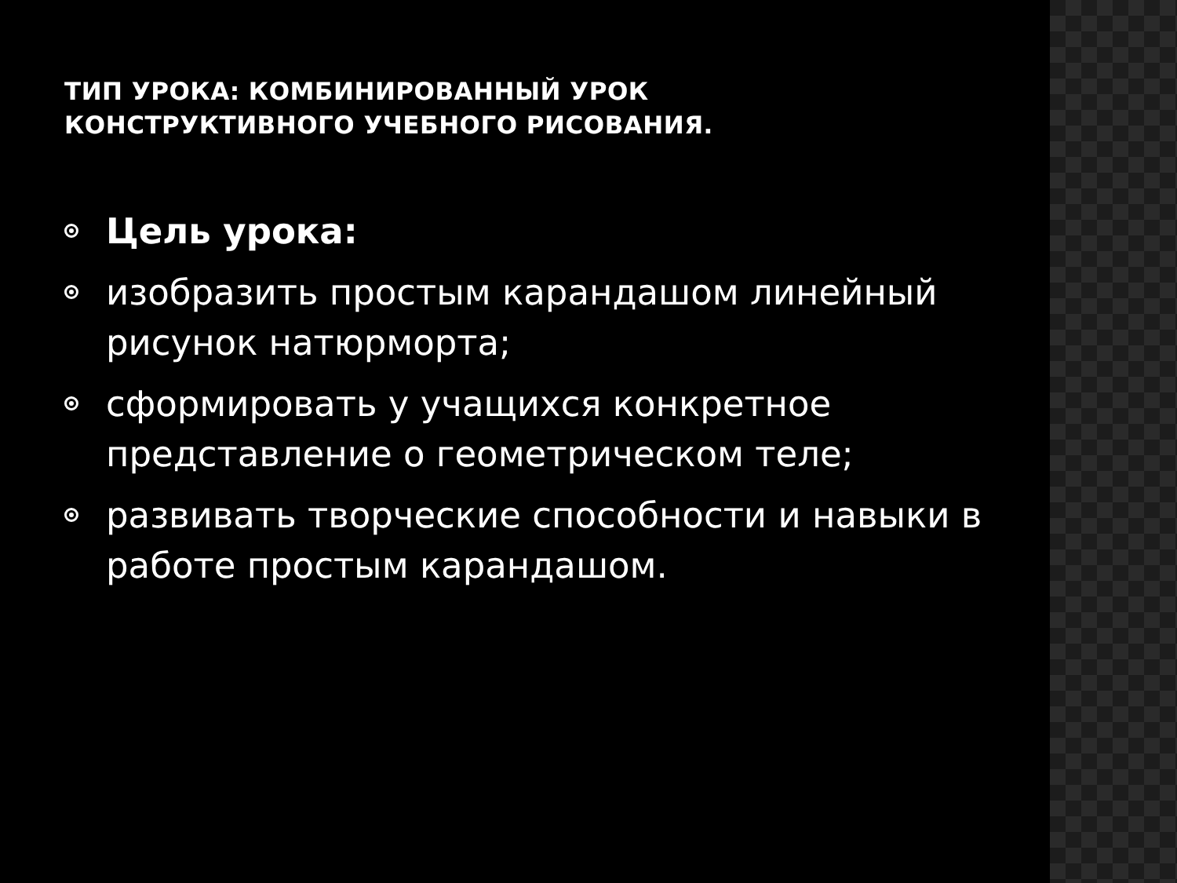ТИП УРОКА: КОМБИНИРОВАННЫЙ УРОК
КОНСТРУКТИВНОГО УЧЕБНОГО РИСОВАНИЯ.
Цель урока:
изобразить простым карандашом линейный рисунок натюрморта;
сформировать у учащихся конкретное представление о геометрическом теле;
развивать творческие способности и навыки в работе простым карандашом.